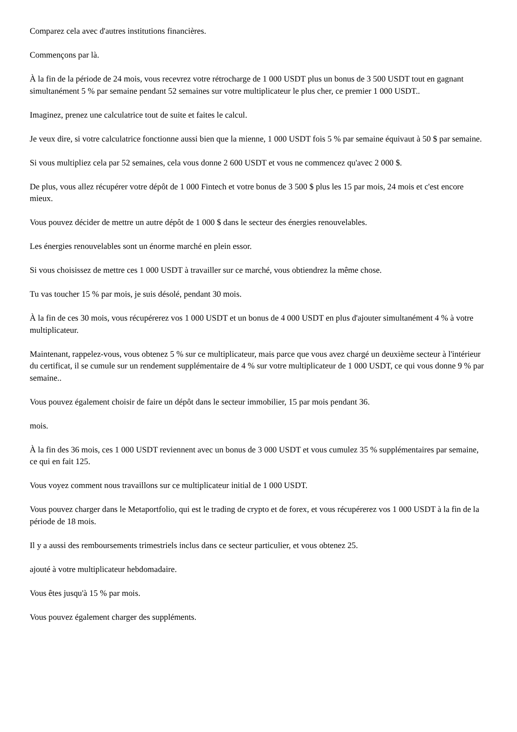Comparez cela avec d'autres institutions financières.
Commençons par là.
À la fin de la période de 24 mois, vous recevrez votre rétrocharge de 1 000 USDT plus un bonus de 3 500 USDT tout en gagnant simultanément 5 % par semaine pendant 52 semaines sur votre multiplicateur le plus cher, ce premier 1 000 USDT..
Imaginez, prenez une calculatrice tout de suite et faites le calcul.
Je veux dire, si votre calculatrice fonctionne aussi bien que la mienne, 1 000 USDT fois 5 % par semaine équivaut à 50 $ par semaine.
Si vous multipliez cela par 52 semaines, cela vous donne 2 600 USDT et vous ne commencez qu'avec 2 000 $.
De plus, vous allez récupérer votre dépôt de 1 000 Fintech et votre bonus de 3 500 $ plus les 15 par mois, 24 mois et c'est encore mieux.
Vous pouvez décider de mettre un autre dépôt de 1 000 $ dans le secteur des énergies renouvelables.
Les énergies renouvelables sont un énorme marché en plein essor.
Si vous choisissez de mettre ces 1 000 USDT à travailler sur ce marché, vous obtiendrez la même chose.
Tu vas toucher 15 % par mois, je suis désolé, pendant 30 mois.
À la fin de ces 30 mois, vous récupérerez vos 1 000 USDT et un bonus de 4 000 USDT en plus d'ajouter simultanément 4 % à votre multiplicateur.
Maintenant, rappelez-vous, vous obtenez 5 % sur ce multiplicateur, mais parce que vous avez chargé un deuxième secteur à l'intérieur du certificat, il se cumule sur un rendement supplémentaire de 4 % sur votre multiplicateur de 1 000 USDT, ce qui vous donne 9 % par semaine..
Vous pouvez également choisir de faire un dépôt dans le secteur immobilier, 15 par mois pendant 36.
mois.
À la fin des 36 mois, ces 1 000 USDT reviennent avec un bonus de 3 000 USDT et vous cumulez 35 % supplémentaires par semaine, ce qui en fait 125.
Vous voyez comment nous travaillons sur ce multiplicateur initial de 1 000 USDT.
Vous pouvez charger dans le Metaportfolio, qui est le trading de crypto et de forex, et vous récupérerez vos 1 000 USDT à la fin de la période de 18 mois.
Il y a aussi des remboursements trimestriels inclus dans ce secteur particulier, et vous obtenez 25.
ajouté à votre multiplicateur hebdomadaire.
Vous êtes jusqu'à 15 % par mois.
Vous pouvez également charger des suppléments.